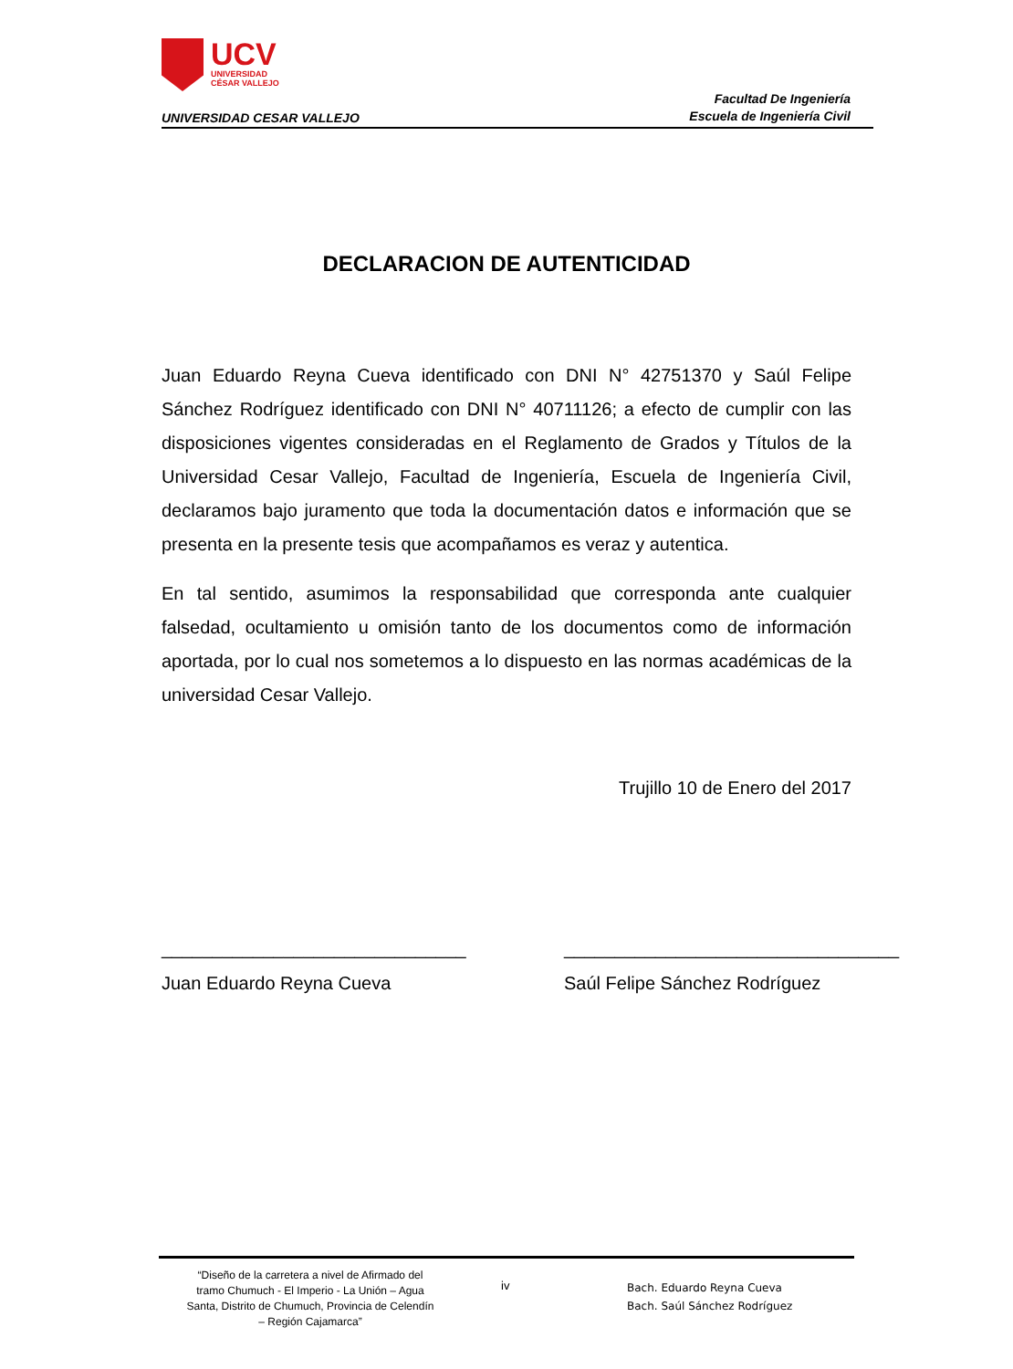UCV
UNIVERSIDAD
CÉSAR VALLEJO
UNIVERSIDAD CESAR VALLEJO
Facultad De Ingeniería
Escuela de Ingeniería Civil
DECLARACION DE AUTENTICIDAD
Juan Eduardo Reyna Cueva identificado con DNI N° 42751370 y Saúl Felipe Sánchez Rodríguez identificado con DNI N° 40711126; a efecto de cumplir con las disposiciones vigentes consideradas en el Reglamento de Grados y Títulos de la Universidad Cesar Vallejo, Facultad de Ingeniería, Escuela de Ingeniería Civil, declaramos bajo juramento que toda la documentación datos e información que se presenta en la presente tesis que acompañamos es veraz y autentica.
En tal sentido, asumimos la responsabilidad que corresponda ante cualquier falsedad, ocultamiento u omisión tanto de los documentos como de información aportada, por lo cual nos sometemos a lo dispuesto en las normas académicas de la universidad Cesar Vallejo.
Trujillo 10 de Enero del 2017
______________________________
Juan Eduardo Reyna Cueva
_________________________________
Saúl Felipe Sánchez Rodríguez
“Diseño de la carretera a nivel de Afirmado del tramo Chumuch - El Imperio - La Unión – Agua Santa, Distrito de Chumuch, Provincia de Celendín – Región Cajamarca”
iv
Bach. Eduardo Reyna Cueva
Bach. Saúl Sánchez Rodríguez